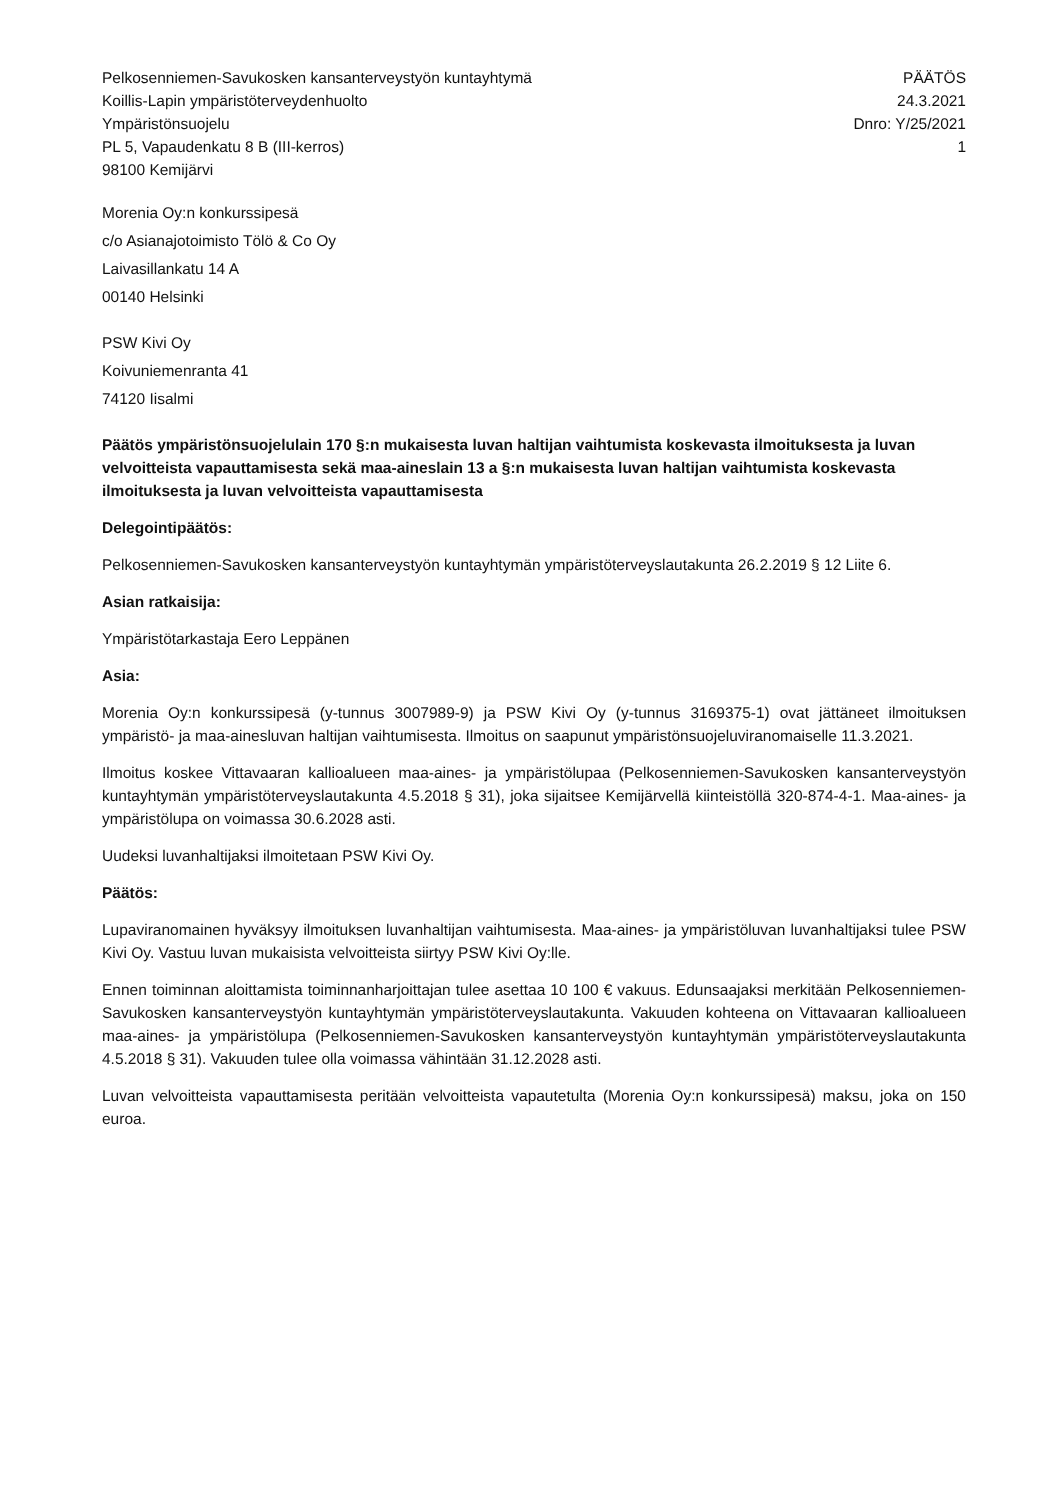Pelkosenniemen-Savukosken kansanterveystyön kuntayhtymä
Koillis-Lapin ympäristöterveydenhuolto
Ympäristönsuojelu
PL 5, Vapaudenkatu 8 B (III-kerros)
98100 Kemijärvi
PÄÄTÖS
24.3.2021
Dnro: Y/25/2021
1
Morenia Oy:n konkurssipesä
c/o Asianajotoimisto Tölö & Co Oy
Laivasillankatu 14 A
00140 Helsinki
PSW Kivi Oy
Koivuniemenranta 41
74120 Iisalmi
Päätös ympäristönsuojelulain 170 §:n mukaisesta luvan haltijan vaihtumista koskevasta ilmoituksesta ja luvan velvoitteista vapauttamisesta sekä maa-aineslain 13 a §:n mukaisesta luvan haltijan vaihtumista koskevasta ilmoituksesta ja luvan velvoitteista vapauttamisesta
Delegointipäätös:
Pelkosenniemen-Savukosken kansanterveystyön kuntayhtymän ympäristöterveyslautakunta 26.2.2019 § 12 Liite 6.
Asian ratkaisija:
Ympäristötarkastaja Eero Leppänen
Asia:
Morenia Oy:n konkurssipesä (y-tunnus 3007989-9) ja PSW Kivi Oy (y-tunnus 3169375-1) ovat jättäneet ilmoituksen ympäristö- ja maa-ainesluvan haltijan vaihtumisesta. Ilmoitus on saapunut ympäristönsuojeluviranomaiselle 11.3.2021.
Ilmoitus koskee Vittavaaran kallioalueen maa-aines- ja ympäristölupaa (Pelkosenniemen-Savukosken kansanterveystyön kuntayhtymän ympäristöterveyslautakunta 4.5.2018 § 31), joka sijaitsee Kemijärvellä kiinteistöllä 320-874-4-1. Maa-aines- ja ympäristölupa on voimassa 30.6.2028 asti.
Uudeksi luvanhaltijaksi ilmoitetaan PSW Kivi Oy.
Päätös:
Lupaviranomainen hyväksyy ilmoituksen luvanhaltijan vaihtumisesta. Maa-aines- ja ympäristöluvan luvanhaltijaksi tulee PSW Kivi Oy. Vastuu luvan mukaisista velvoitteista siirtyy PSW Kivi Oy:lle.
Ennen toiminnan aloittamista toiminnanharjoittajan tulee asettaa 10 100 € vakuus. Edunsaajaksi merkitään Pelkosenniemen-Savukosken kansanterveystyön kuntayhtymän ympäristöterveyslautakunta. Vakuuden kohteena on Vittavaaran kallioalueen maa-aines- ja ympäristölupa (Pelkosenniemen-Savukosken kansanterveystyön kuntayhtymän ympäristöterveyslautakunta 4.5.2018 § 31). Vakuuden tulee olla voimassa vähintään 31.12.2028 asti.
Luvan velvoitteista vapauttamisesta peritään velvoitteista vapautetulta (Morenia Oy:n konkurssipesä) maksu, joka on 150 euroa.